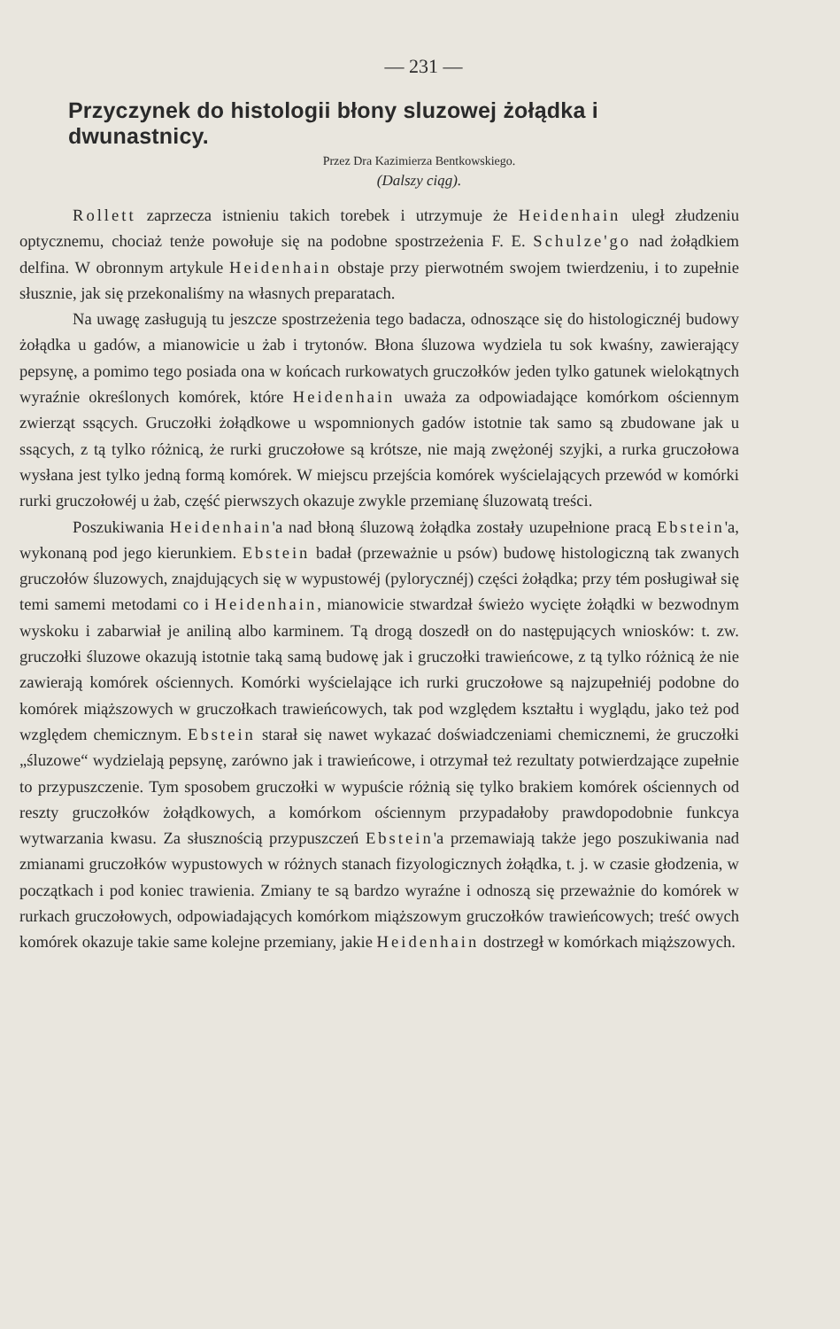— 231 —
Przyczynek do histologii błony sluzowej żołądka i dwunastnicy.
Przez Dra Kazimierza Bentkowskiego.
(Dalszy ciąg).
Rollett zaprzecza istnieniu takich torebek i utrzymuje że Heidenhain uległ złudzeniu optycznemu, chociaż tenże powołuje się na podobne spostrzeżenia F. E. Schulze'go nad żołądkiem delfina. W obronnym artykule Heidenhain obstaje przy pierwotném swojem twierdzeniu, i to zupełnie słusznie, jak się przekonaliśmy na własnych preparatach.
Na uwagę zasługują tu jeszcze spostrzeżenia tego badacza, odnoszące się do histologicznéj budowy żołądka u gadów, a mianowicie u żab i trytonów. Błona śluzowa wydziela tu sok kwaśny, zawierający pepsynę, a pomimo tego posiada ona w końcach rurkowatych gruczołków jeden tylko gatunek wielokątnych wyraźnie określonych komórek, które Heidenhain uważa za odpowiadające komórkom ościennym zwierząt ssących. Gruczołki żołądkowe u wspomnionych gadów istotnie tak samo są zbudowane jak u ssących, z tą tylko różnicą, że rurki gruczołowe są krótsze, nie mają zwężonéj szyjki, a rurka gruczołowa wysłana jest tylko jedną formą komórek. W miejscu przejścia komórek wyścielających przewód w komórki rurki gruczołowéj u żab, część pierwszych okazuje zwykle przemianę śluzowatą treści.
Poszukiwania Heidenhain'a nad błoną śluzową żołądka zostały uzupełnione pracą Ebstein'a, wykonaną pod jego kierunkiem. Ebstein badał (przeważnie u psów) budowę histologiczną tak zwanych gruczołów śluzowych, znajdujących się w wypustowéj (pylorycznéj) części żołądka; przy tém posługiwał się temi samemi metodami co i Heidenhain, mianowicie stwardzał świeżo wycięte żołądki w bezwodnym wyskoku i zabarwiał je aniliną albo karminem. Tą drogą doszedł on do następujących wniosków: t. zw. gruczołki śluzowe okazują istotnie taką samą budowę jak i gruczołki trawieńcowe, z tą tylko różnicą że nie zawierają komórek ościennych. Komórki wyścielające ich rurki gruczołowe są najzupełniéj podobne do komórek miąższowych w gruczołkach trawieńcowych, tak pod względem kształtu i wyglądu, jako też pod względem chemicznym. Ebstein starał się nawet wykazać doświadczeniami chemicznemi, że gruczołki „śluzowe“ wydzielają pepsynę, zarówno jak i trawieńcowe, i otrzymał też rezultaty potwierdzające zupełnie to przypuszczenie. Tym sposobem gruczołki w wypuście różnią się tylko brakiem komórek ościennych od reszty gruczołków żołądkowych, a komórkom ościennym przypadałoby prawdopodobnie funkcya wytwarzania kwasu. Za słusznością przypuszczeń Ebstein'a przemawiają także jego poszukiwania nad zmianami gruczołków wypustowych w różnych stanach fizyologicznych żołądka, t. j. w czasie głodzenia, w początkach i pod koniec trawienia. Zmiany te są bardzo wyraźne i odnoszą się przeważnie do komórek w rurkach gruczołowych, odpowiadających komórkom miąższowym gruczołków trawieńcowych; treść owych komórek okazuje takie same kolejne przemiany, jakie Heidenhain dostrzegł w komórkach miąższowych.